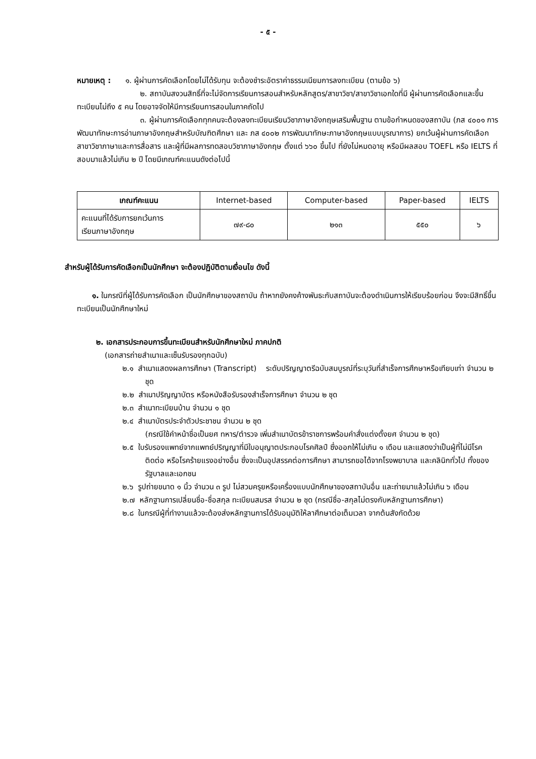- ๕ -
หมายเหตุ : ๑. ผู้ผ่านการคัดเลือกโดยไม่ได้รับทุน จะต้องชำระอัตราค่าธรรมเนียมการลงทะเบียน (ตามข้อ ๖)
๒. สถาบันสงวนสิทธิ์ที่จะไม่จัดการเรียนการสอนสำหรับหลักสูตร/สาขาวิชา/สาขาวิชาเอกใดที่มี ผู้ผ่านการคัดเลือกและขึ้นทะเบียนไม่ถึง ๕ คน โดยอาจจัดให้มีการเรียนการสอนในภาคถัดไป
๓. ผู้ผ่านการคัดเลือกทุกคนจะต้องลงทะเบียนเรียนวิชาภาษาอังกฤษเสริมพื้นฐาน ตามข้อกำหนดของสถาบัน (ภส ๔๐๐๑ การพัฒนาทักษะการอ่านภาษาอังกฤษสำหรับบัณฑิตศึกษา และ ภส ๔๐๐๒ การพัฒนาทักษะภาษาอังกฤษแบบบูรณาการ) ยกเว้นผู้ผ่านการคัดเลือกสาขาวิชาภาษาและการสื่อสาร และผู้ที่มีผลการทดสอบวิชาภาษาอังกฤษ ตั้งแต่ ๖๖๐ ขึ้นไป ที่ยังไม่หมดอายุ หรือมีผลสอบ TOEFL หรือ IELTS ที่สอบมาแล้วไม่เกิน ๒ ปี โดยมีเกณฑ์คะแนนดังต่อไปนี้
| เกณฑ์คะแนน | Internet-based | Computer-based | Paper-based | IELTS |
| คะแนนที่ได้รับการยกเว้นการ เรียนภาษาอังกฤษ | ๗๙-๘๐ | ๒๑๓ | ๕๕๐ | ๖ |
สำหรับผู้ได้รับการคัดเลือกเป็นนักศึกษา จะต้องปฏิบัติตามเงื่อนไข ดังนี้
๑. ในกรณีที่ผู้ได้รับการคัดเลือก เป็นนักศึกษาของสถาบัน ถ้าหากยังคงค้างพันธะกับสถาบันจะต้องดำเนินการให้เรียบร้อยก่อน จึงจะมีสิทธิ์ขึ้นทะเบียนเป็นนักศึกษาใหม่
๒. เอกสารประกอบการขึ้นทะเบียนสำหรับนักศึกษาใหม่ ภาคปกติ
(เอกสารถ่ายสำเนาและเซ็นรับรองทุกฉบับ)
๒.๑ สำเนาแสดงผลการศึกษา (Transcript) ระดับปริญญาตรีฉบับสมบูรณ์ที่ระบุวันที่สำเร็จการศึกษาหรือเทียบเท่า จำนวน ๒ ชุด
๒.๒ สำเนาปริญญาบัตร หรือหนังสือรับรองสำเร็จการศึกษา จำนวน ๒ ชุด
๒.๓ สำเนาทะเบียนบ้าน จำนวน ๑ ชุด
๒.๔ สำเนาบัตรประจำตัวประชาชน จำนวน ๒ ชุด
(กรณีใช้คำหน้าชื่อเป็นยศ ทหาร/ตำรวจ เพิ่มสำเนาบัตรข้าราชการพร้อมคำสั่งแต่งตั้งยศ จำนวน ๒ ชุด)
๒.๕ ใบรับรองแพทย์จากแพทย์ปริญญาที่มีใบอนุญาตประกอบโรคศิลป์ ซึ่งออกให้ไม่เกิน ๑ เดือน และแสดงว่าเป็นผู้ที่ไม่มีโรคติดต่อ หรือโรคร้ายแรงอย่างอื่น ซึ่งจะเป็นอุปสรรคต่อการศึกษา สามารถขอได้จากโรงพยาบาล และคลินิกทั่วไป ทั้งของรัฐบาลและเอกชน
๒.๖ รูปถ่ายขนาด ๑ นิ้ว จำนวน ๓ รูป ไม่สวมครุยหรือเครื่องแบบนักศึกษาของสถาบันอื่น และถ่ายมาแล้วไม่เกิน ๖ เดือน
๒.๗ หลักฐานการเปลี่ยนชื่อ-ชื่อสกุล ทะเบียนสมรส จำนวน ๒ ชุด (กรณีชื่อ-สกุลไม่ตรงกับหลักฐานการศึกษา)
๒.๘ ในกรณีผู้ที่ทำงานแล้วจะต้องส่งหลักฐานการได้รับอนุมัติให้ลาศึกษาต่อเต็มเวลา จากต้นสังกัดด้วย